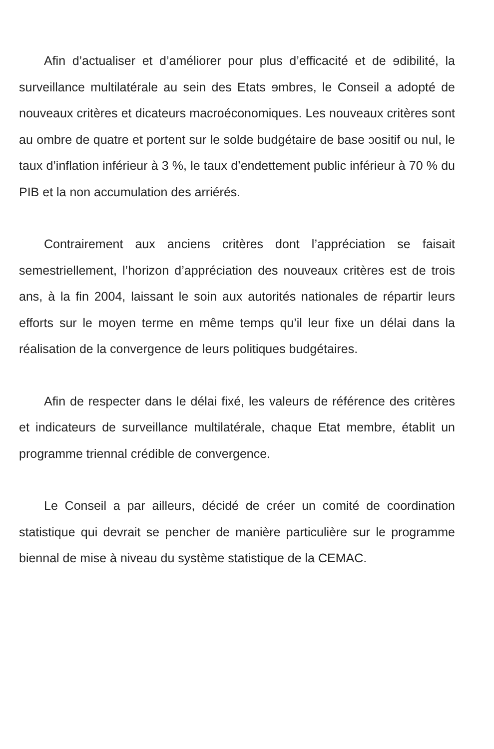Afin d’actualiser et d’améliorer pour plus d’efficacité et de ɘdibilité, la surveillance multilatérale au sein des Etats ɘmbres, le Conseil a adopté de nouveaux critères et dicateurs macroéconomiques. Les nouveaux critères sont au ombre de quatre et portent sur le solde budgétaire de base ɔositif ou nul, le taux d’inflation inférieur à 3 %, le taux d’endettement public inférieur à 70 % du PIB et la non accumulation des arriérés.
Contrairement aux anciens critères dont l’appréciation se faisait semestriellement, l’horizon d’appréciation des nouveaux critères est de trois ans, à la fin 2004, laissant le soin aux autorités nationales de répartir leurs efforts sur le moyen terme en même temps qu’il leur fixe un délai dans la réalisation de la convergence de leurs politiques budgétaires.
Afin de respecter dans le délai fixé, les valeurs de référence des critères et indicateurs de surveillance multilatérale, chaque Etat membre, établit un programme triennal crédible de convergence.
Le Conseil a par ailleurs, décidé de créer un comité de coordination statistique qui devrait se pencher de manière particulière sur le programme biennal de mise à niveau du système statistique de la CEMAC.